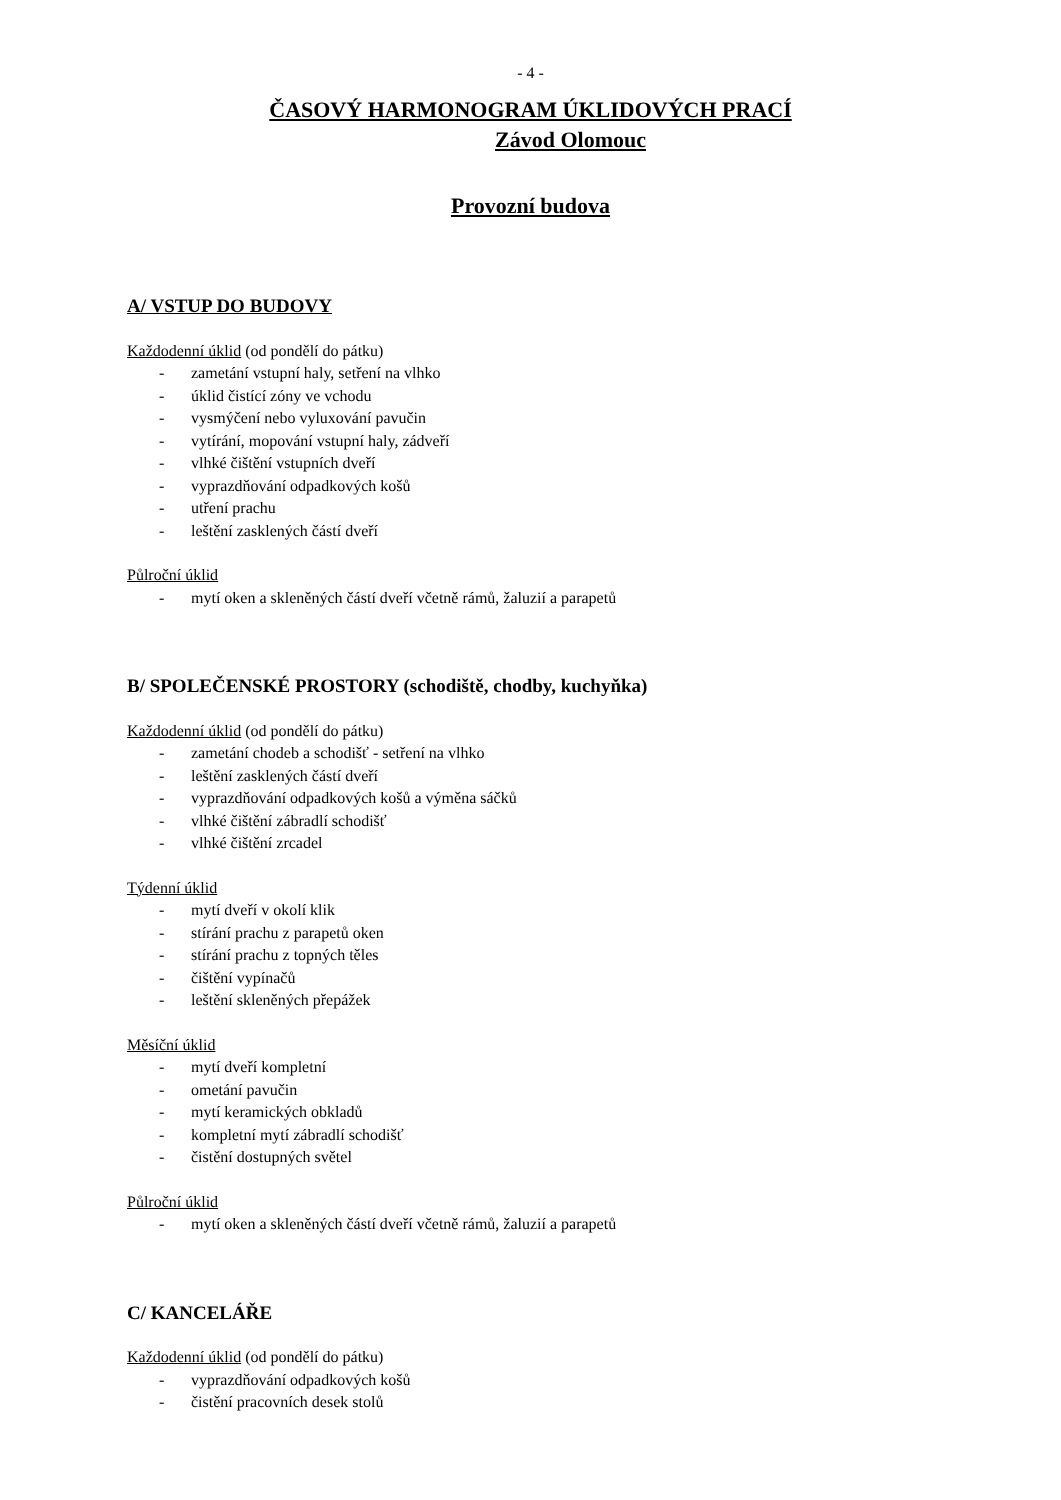- 4 -
ČASOVÝ HARMONOGRAM ÚKLIDOVÝCH PRACÍ
Závod Olomouc
Provozní budova
A/ VSTUP DO BUDOVY
Každodenní úklid (od pondělí do pátku)
- zametání vstupní haly, setření na vlhko
- úklid čistící zóny ve vchodu
- vysmýčení nebo vyluxování pavučin
- vytírání, mopování vstupní haly, zádveří
- vlhké čištění vstupních dveří
- vyprazdňování odpadkových košů
- utření prachu
- leštění zasklených částí dveří
Půlroční úklid
- mytí oken a skleněných částí dveří včetně rámů, žaluzií a parapetů
B/ SPOLEČENSKÉ PROSTORY (schodiště, chodby, kuchyňka)
Každodenní úklid (od pondělí do pátku)
- zametání chodeb a schodišť - setření na vlhko
- leštění zasklených částí dveří
- vyprazdňování odpadkových košů a výměna sáčků
- vlhké čištění zábradlí schodišť
- vlhké čištění zrcadel
Týdenní úklid
- mytí dveří v okolí klik
- stírání prachu z parapetů oken
- stírání prachu z topných těles
- čištění vypínačů
- leštění skleněných přepážek
Měsíční úklid
- mytí dveří kompletní
- ometání pavučin
- mytí keramických obkladů
- kompletní mytí zábradlí schodišť
- čistění dostupných světel
Půlroční úklid
- mytí oken a skleněných částí dveří včetně rámů, žaluzií a parapetů
C/ KANCELÁŘE
Každodenní úklid (od pondělí do pátku)
- vyprazdňování odpadkových košů
- čistění pracovních desek stolů